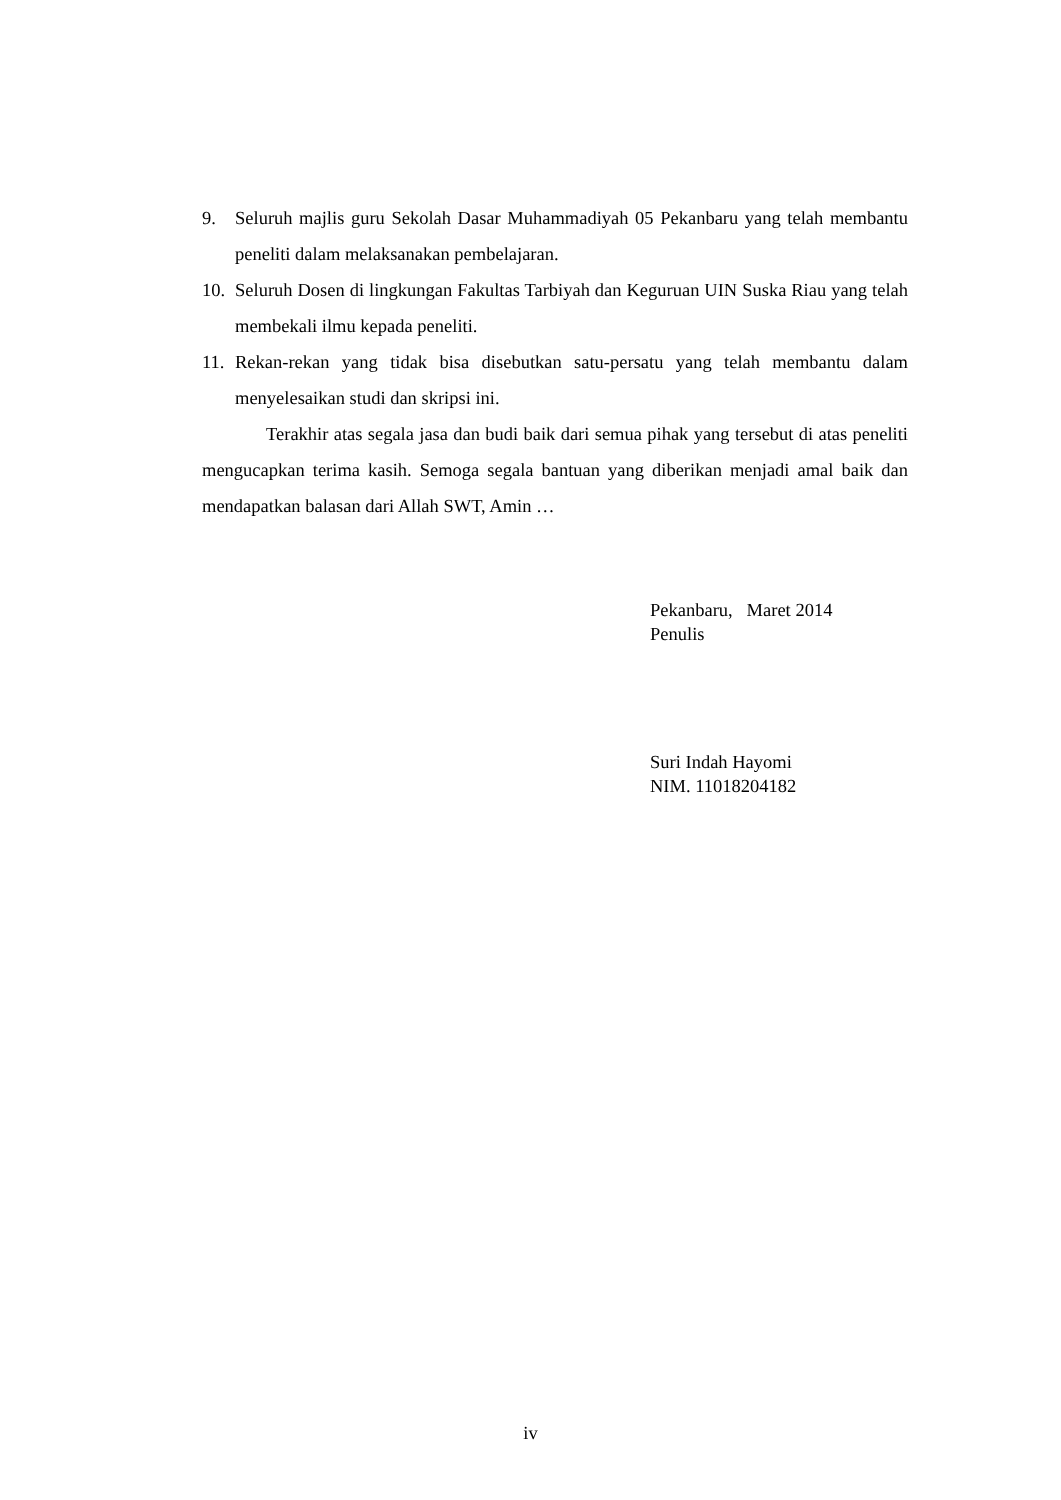9. Seluruh majlis guru Sekolah Dasar Muhammadiyah 05 Pekanbaru yang telah membantu peneliti dalam melaksanakan pembelajaran.
10. Seluruh Dosen di lingkungan Fakultas Tarbiyah dan Keguruan UIN Suska Riau yang telah membekali ilmu kepada peneliti.
11. Rekan-rekan yang tidak bisa disebutkan satu-persatu yang telah membantu dalam menyelesaikan studi dan skripsi ini.
Terakhir atas segala jasa dan budi baik dari semua pihak yang tersebut di atas peneliti mengucapkan terima kasih. Semoga segala bantuan yang diberikan menjadi amal baik dan mendapatkan balasan dari Allah SWT, Amin …
Pekanbaru, Maret 2014
Penulis
Suri Indah Hayomi
NIM. 11018204182
iv